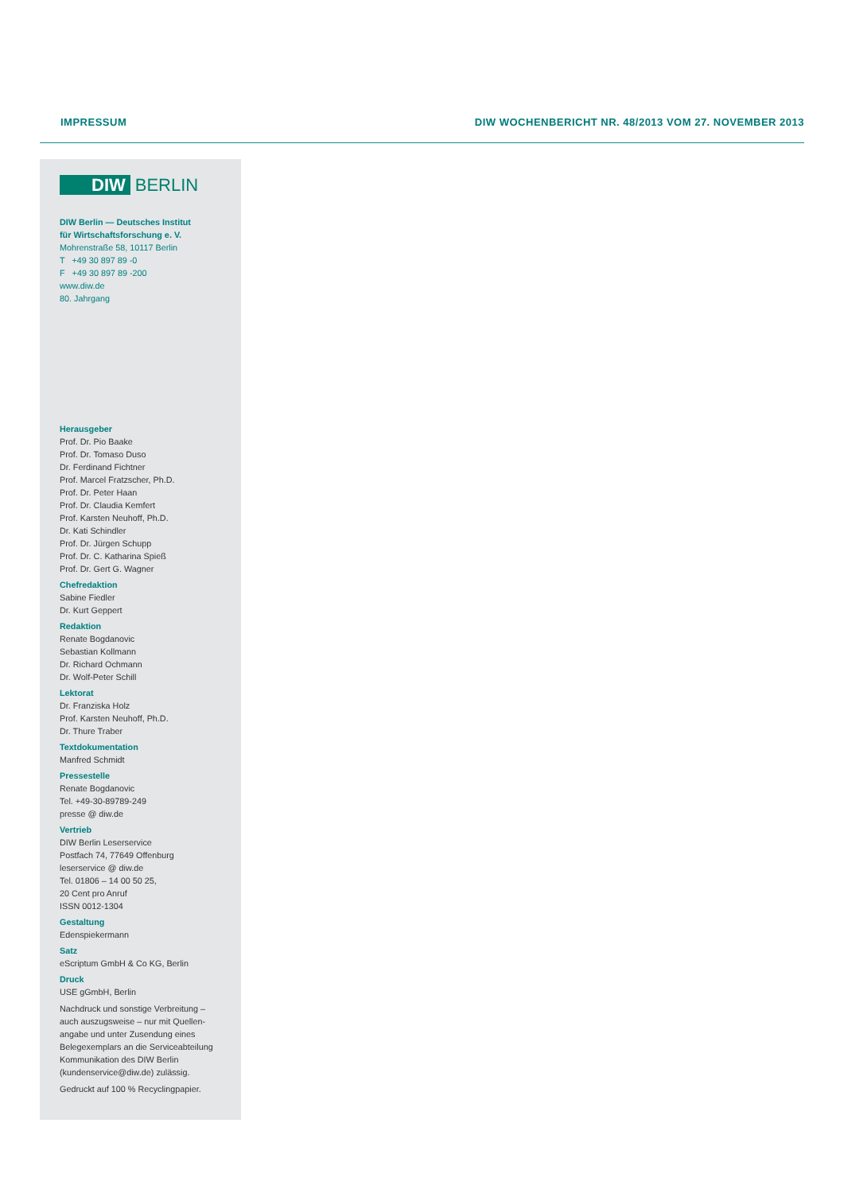IMPRESSUM DIW WOCHENBERICHT NR. 48/2013 VOM 27. NOVEMBER 2013
DIW BERLIN
DIW Berlin — Deutsches Institut
für Wirtschaftsforschung e. V.
Mohrenstraße 58, 10117 Berlin
T +49 30 897 89 -0
F +49 30 897 89 -200
www.diw.de
80. Jahrgang
Herausgeber
Prof. Dr. Pio Baake
Prof. Dr. Tomaso Duso
Dr. Ferdinand Fichtner
Prof. Marcel Fratzscher, Ph.D.
Prof. Dr. Peter Haan
Prof. Dr. Claudia Kemfert
Prof. Karsten Neuhoff, Ph.D.
Dr. Kati Schindler
Prof. Dr. Jürgen Schupp
Prof. Dr. C. Katharina Spieß
Prof. Dr. Gert G. Wagner
Chefredaktion
Sabine Fiedler
Dr. Kurt Geppert
Redaktion
Renate Bogdanovic
Sebastian Kollmann
Dr. Richard Ochmann
Dr. Wolf-Peter Schill
Lektorat
Dr. Franziska Holz
Prof. Karsten Neuhoff, Ph.D.
Dr. Thure Traber
Textdokumentation
Manfred Schmidt
Pressestelle
Renate Bogdanovic
Tel. +49-30-89789-249
presse @ diw.de
Vertrieb
DIW Berlin Leserservice
Postfach 74, 77649 Offenburg
leserservice @ diw.de
Tel. 01806 – 14 00 50 25,
20 Cent pro Anruf
ISSN 0012-1304
Gestaltung
Edenspiekermann
Satz
eScriptum GmbH & Co KG, Berlin
Druck
USE gGmbH, Berlin
Nachdruck und sonstige Verbreitung – auch auszugsweise – nur mit Quellen­angabe und unter Zusendung eines Belegexemplars an die Serviceabteilung Kommunikation des DIW Berlin (kundenservice@diw.de) zulässig.
Gedruckt auf 100 % Recyclingpapier.